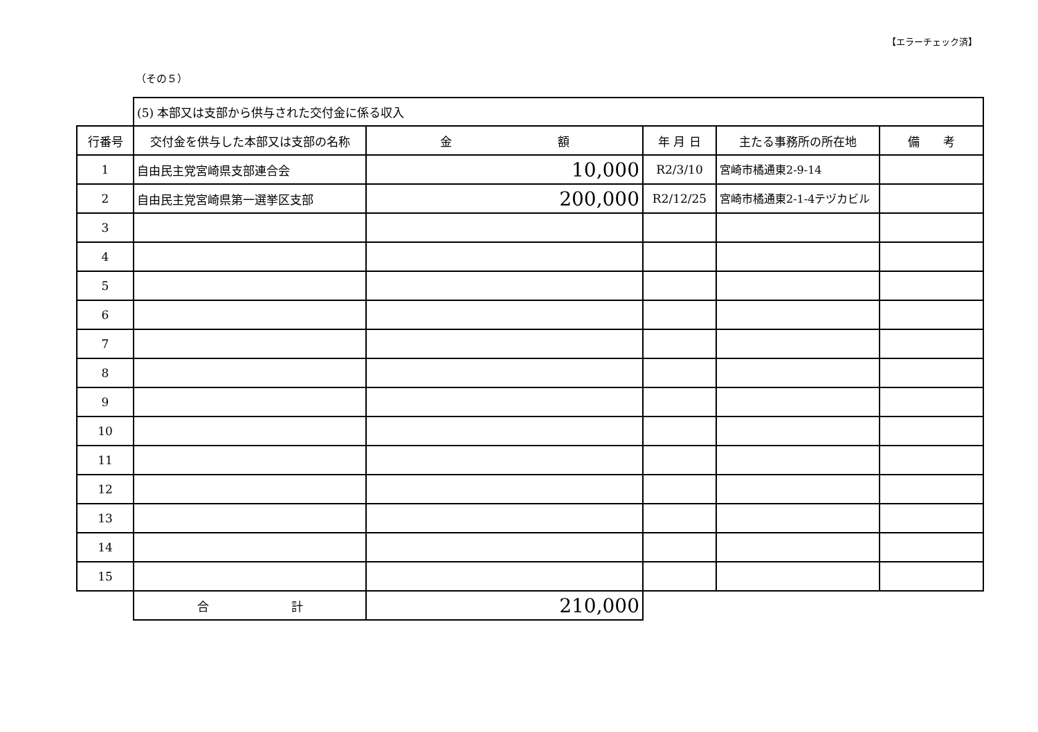【エラーチェック済】
（その５）
| | (5) 本部又は支部から供与された交付金に係る収入 | | | | |
| 行番号 | 交付金を供与した本部又は支部の名称 | 金 額 | 年 月 日 | 主たる事務所の所在地 | 備 考 |
| 1 | 自由民主党宮崎県支部連合会 | 10,000 | R2/3/10 | 宮崎市橘通東2-9-14 | |
| 2 | 自由民主党宮崎県第一選挙区支部 | 200,000 | R2/12/25 | 宮崎市橘通東2-1-4テヅカビル | |
| 3 | | | | | |
| 4 | | | | | |
| 5 | | | | | |
| 6 | | | | | |
| 7 | | | | | |
| 8 | | | | | |
| 9 | | | | | |
| 10 | | | | | |
| 11 | | | | | |
| 12 | | | | | |
| 13 | | | | | |
| 14 | | | | | |
| 15 | | | | | |
| | 合 計 | 210,000 | | | |